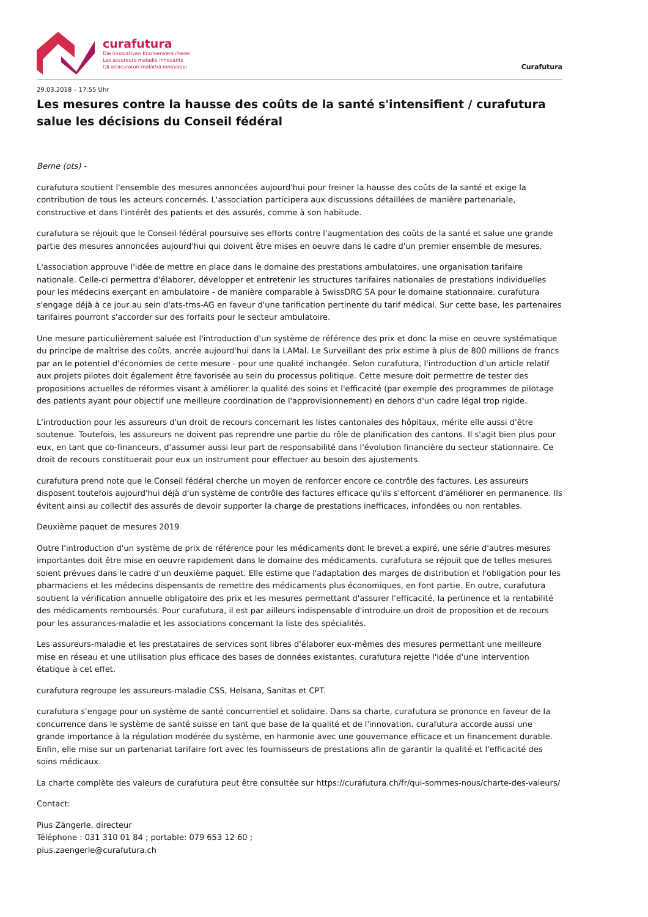curafutura
Die innovativen Krankenversicherer
Les assureurs-maladie innovants
Gli assicuratori-malattia innovativi
Curafutura
29.03.2018 – 17:55 Uhr
Les mesures contre la hausse des coûts de la santé s'intensifient / curafutura salue les décisions du Conseil fédéral
Berne (ots) -
curafutura soutient l'ensemble des mesures annoncées aujourd'hui pour freiner la hausse des coûts de la santé et exige la contribution de tous les acteurs concernés. L'association participera aux discussions détaillées de manière partenariale, constructive et dans l'intérêt des patients et des assurés, comme à son habitude.
curafutura se réjouit que le Conseil fédéral poursuive ses efforts contre l'augmentation des coûts de la santé et salue une grande partie des mesures annoncées aujourd'hui qui doivent être mises en oeuvre dans le cadre d'un premier ensemble de mesures.
L'association approuve l'idée de mettre en place dans le domaine des prestations ambulatoires, une organisation tarifaire nationale. Celle-ci permettra d'élaborer, développer et entretenir les structures tarifaires nationales de prestations individuelles pour les médecins exerçant en ambulatoire - de manière comparable à SwissDRG SA pour le domaine stationnaire. curafutura s'engage déjà à ce jour au sein d'ats-tms-AG en faveur d'une tarification pertinente du tarif médical. Sur cette base, les partenaires tarifaires pourront s'accorder sur des forfaits pour le secteur ambulatoire.
Une mesure particulièrement saluée est l'introduction d'un système de référence des prix et donc la mise en oeuvre systématique du principe de maîtrise des coûts, ancrée aujourd'hui dans la LAMal. Le Surveillant des prix estime à plus de 800 millions de francs par an le potentiel d'économies de cette mesure - pour une qualité inchangée. Selon curafutura, l'introduction d'un article relatif aux projets pilotes doit également être favorisée au sein du processus politique. Cette mesure doit permettre de tester des propositions actuelles de réformes visant à améliorer la qualité des soins et l'efficacité (par exemple des programmes de pilotage des patients ayant pour objectif une meilleure coordination de l'approvisionnement) en dehors d'un cadre légal trop rigide.
L'introduction pour les assureurs d'un droit de recours concernant les listes cantonales des hôpitaux, mérite elle aussi d'être soutenue. Toutefois, les assureurs ne doivent pas reprendre une partie du rôle de planification des cantons. Il s'agit bien plus pour eux, en tant que co-financeurs, d'assumer aussi leur part de responsabilité dans l'évolution financière du secteur stationnaire. Ce droit de recours constituerait pour eux un instrument pour effectuer au besoin des ajustements.
curafutura prend note que le Conseil fédéral cherche un moyen de renforcer encore ce contrôle des factures. Les assureurs disposent toutefois aujourd'hui déjà d'un système de contrôle des factures efficace qu'ils s'efforcent d'améliorer en permanence. Ils évitent ainsi au collectif des assurés de devoir supporter la charge de prestations inefficaces, infondées ou non rentables.
Deuxième paquet de mesures 2019
Outre l'introduction d'un système de prix de référence pour les médicaments dont le brevet a expiré, une série d'autres mesures importantes doit être mise en oeuvre rapidement dans le domaine des médicaments. curafutura se réjouit que de telles mesures soient prévues dans le cadre d'un deuxième paquet. Elle estime que l'adaptation des marges de distribution et l'obligation pour les pharmaciens et les médecins dispensants de remettre des médicaments plus économiques, en font partie. En outre, curafutura soutient la vérification annuelle obligatoire des prix et les mesures permettant d'assurer l'efficacité, la pertinence et la rentabilité des médicaments remboursés. Pour curafutura, il est par ailleurs indispensable d'introduire un droit de proposition et de recours pour les assurances-maladie et les associations concernant la liste des spécialités.
Les assureurs-maladie et les prestataires de services sont libres d'élaborer eux-mêmes des mesures permettant une meilleure mise en réseau et une utilisation plus efficace des bases de données existantes. curafutura rejette l'idée d'une intervention étatique à cet effet.
curafutura regroupe les assureurs-maladie CSS, Helsana, Sanitas et CPT.
curafutura s'engage pour un système de santé concurrentiel et solidaire. Dans sa charte, curafutura se prononce en faveur de la concurrence dans le système de santé suisse en tant que base de la qualité et de l'innovation. curafutura accorde aussi une grande importance à la régulation modérée du système, en harmonie avec une gouvernance efficace et un financement durable. Enfin, elle mise sur un partenariat tarifaire fort avec les fournisseurs de prestations afin de garantir la qualité et l'efficacité des soins médicaux.
La charte complète des valeurs de curafutura peut être consultée sur https://curafutura.ch/fr/qui-sommes-nous/charte-des-valeurs/
Contact:
Pius Zängerle, directeur
Téléphone : 031 310 01 84 ; portable: 079 653 12 60 ;
pius.zaengerle@curafutura.ch